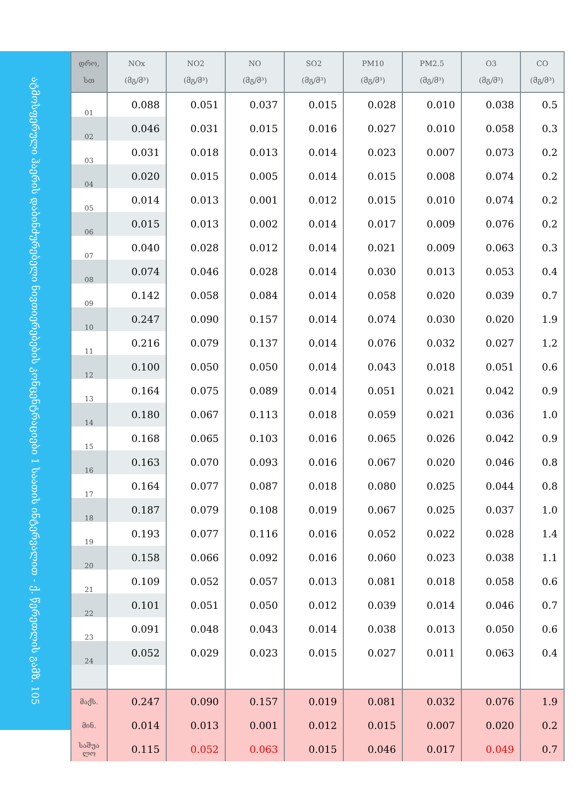ატმოსფერული ჰაერის დაბინძურებელი ნივთიერებების კონცენტრაციები 1 საათის ინტერვალით - ქ. წერეთლის გამზ. 105
| დრო, სთ | NOx (მგ/მ³) | NO2 (მგ/მ³) | NO (მგ/მ³) | SO2 (მგ/მ³) | PM10 (მგ/მ³) | PM2.5 (მგ/მ³) | O3 (მგ/მ³) | CO (მგ/მ³) |
| --- | --- | --- | --- | --- | --- | --- | --- | --- |
| 01 | 0.088 | 0.051 | 0.037 | 0.015 | 0.028 | 0.010 | 0.038 | 0.5 |
| 02 | 0.046 | 0.031 | 0.015 | 0.016 | 0.027 | 0.010 | 0.058 | 0.3 |
| 03 | 0.031 | 0.018 | 0.013 | 0.014 | 0.023 | 0.007 | 0.073 | 0.2 |
| 04 | 0.020 | 0.015 | 0.005 | 0.014 | 0.015 | 0.008 | 0.074 | 0.2 |
| 05 | 0.014 | 0.013 | 0.001 | 0.012 | 0.015 | 0.010 | 0.074 | 0.2 |
| 06 | 0.015 | 0.013 | 0.002 | 0.014 | 0.017 | 0.009 | 0.076 | 0.2 |
| 07 | 0.040 | 0.028 | 0.012 | 0.014 | 0.021 | 0.009 | 0.063 | 0.3 |
| 08 | 0.074 | 0.046 | 0.028 | 0.014 | 0.030 | 0.013 | 0.053 | 0.4 |
| 09 | 0.142 | 0.058 | 0.084 | 0.014 | 0.058 | 0.020 | 0.039 | 0.7 |
| 10 | 0.247 | 0.090 | 0.157 | 0.014 | 0.074 | 0.030 | 0.020 | 1.9 |
| 11 | 0.216 | 0.079 | 0.137 | 0.014 | 0.076 | 0.032 | 0.027 | 1.2 |
| 12 | 0.100 | 0.050 | 0.050 | 0.014 | 0.043 | 0.018 | 0.051 | 0.6 |
| 13 | 0.164 | 0.075 | 0.089 | 0.014 | 0.051 | 0.021 | 0.042 | 0.9 |
| 14 | 0.180 | 0.067 | 0.113 | 0.018 | 0.059 | 0.021 | 0.036 | 1.0 |
| 15 | 0.168 | 0.065 | 0.103 | 0.016 | 0.065 | 0.026 | 0.042 | 0.9 |
| 16 | 0.163 | 0.070 | 0.093 | 0.016 | 0.067 | 0.020 | 0.046 | 0.8 |
| 17 | 0.164 | 0.077 | 0.087 | 0.018 | 0.080 | 0.025 | 0.044 | 0.8 |
| 18 | 0.187 | 0.079 | 0.108 | 0.019 | 0.067 | 0.025 | 0.037 | 1.0 |
| 19 | 0.193 | 0.077 | 0.116 | 0.016 | 0.052 | 0.022 | 0.028 | 1.4 |
| 20 | 0.158 | 0.066 | 0.092 | 0.016 | 0.060 | 0.023 | 0.038 | 1.1 |
| 21 | 0.109 | 0.052 | 0.057 | 0.013 | 0.081 | 0.018 | 0.058 | 0.6 |
| 22 | 0.101 | 0.051 | 0.050 | 0.012 | 0.039 | 0.014 | 0.046 | 0.7 |
| 23 | 0.091 | 0.048 | 0.043 | 0.014 | 0.038 | 0.013 | 0.050 | 0.6 |
| 24 | 0.052 | 0.029 | 0.023 | 0.015 | 0.027 | 0.011 | 0.063 | 0.4 |
| მაქს. | 0.247 | 0.090 | 0.157 | 0.019 | 0.081 | 0.032 | 0.076 | 1.9 |
| მინ. | 0.014 | 0.013 | 0.001 | 0.012 | 0.015 | 0.007 | 0.020 | 0.2 |
| საშუა ლო | 0.115 | 0.052 | 0.063 | 0.015 | 0.046 | 0.017 | 0.049 | 0.7 |